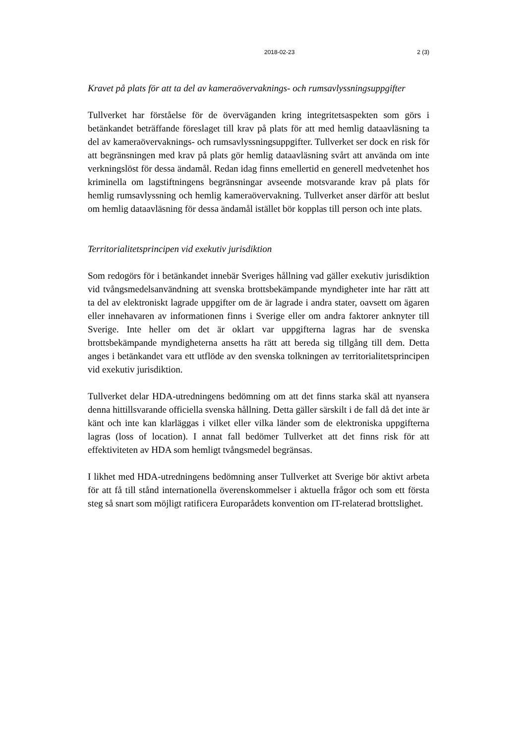2018-02-23 2 (3)
Kravet på plats för att ta del av kameraövervaknings- och rumsavlyssningsuppgifter
Tullverket har förståelse för de överväganden kring integritetsaspekten som görs i betänkandet beträffande föreslaget till krav på plats för att med hemlig dataavläsning ta del av kameraövervaknings- och rumsavlyssningsuppgifter. Tullverket ser dock en risk för att begränsningen med krav på plats gör hemlig dataavläsning svårt att använda om inte verkningslöst för dessa ändamål. Redan idag finns emellertid en generell medvetenhet hos kriminella om lagstiftningens begränsningar avseende motsvarande krav på plats för hemlig rumsavlyssning och hemlig kameraövervakning. Tullverket anser därför att beslut om hemlig dataavläsning för dessa ändamål istället bör kopplas till person och inte plats.
Territorialitetsprincipen vid exekutiv jurisdiktion
Som redogörs för i betänkandet innebär Sveriges hållning vad gäller exekutiv jurisdiktion vid tvångsmedelsanvändning att svenska brottsbekämpande myndigheter inte har rätt att ta del av elektroniskt lagrade uppgifter om de är lagrade i andra stater, oavsett om ägaren eller innehavaren av informationen finns i Sverige eller om andra faktorer anknyter till Sverige. Inte heller om det är oklart var uppgifterna lagras har de svenska brottsbekämpande myndigheterna ansetts ha rätt att bereda sig tillgång till dem. Detta anges i betänkandet vara ett utflöde av den svenska tolkningen av territorialitetsprincipen vid exekutiv jurisdiktion.
Tullverket delar HDA-utredningens bedömning om att det finns starka skäl att nyansera denna hittillsvarande officiella svenska hållning. Detta gäller särskilt i de fall då det inte är känt och inte kan klarläggas i vilket eller vilka länder som de elektroniska uppgifterna lagras (loss of location). I annat fall bedömer Tullverket att det finns risk för att effektiviteten av HDA som hemligt tvångsmedel begränsas.
I likhet med HDA-utredningens bedömning anser Tullverket att Sverige bör aktivt arbeta för att få till stånd internationella överenskommelser i aktuella frågor och som ett första steg så snart som möjligt ratificera Europarådets konvention om IT-relaterad brottslighet.